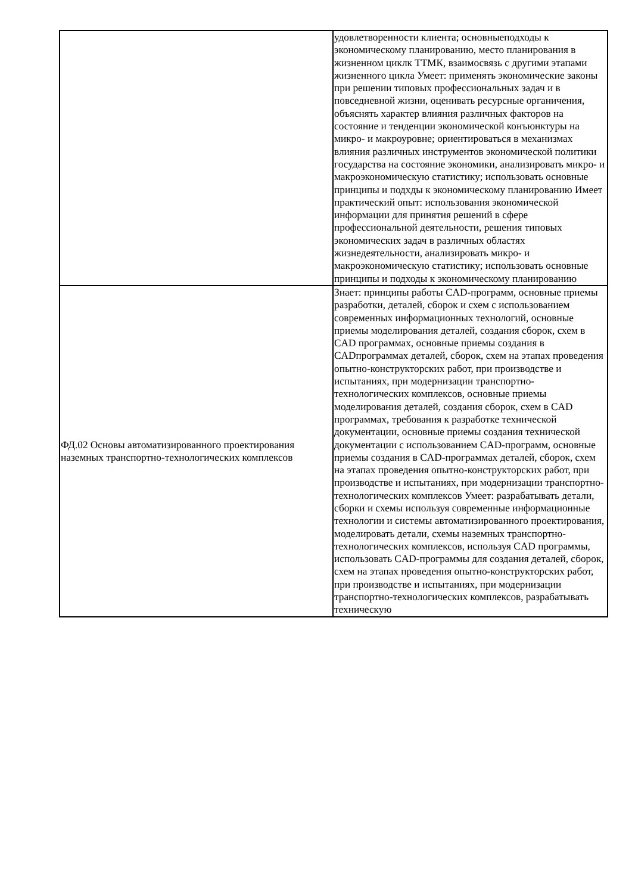| | удовлетворенности клиента; основныеподходы к экономическому планированию, место планирования в жизненном циклк ТТМК, взаимосвязь с другими этапами жизненного цикла Умеет: применять экономические законы при решении типовых профессиональных задач и в повседневной жизни, оценивать ресурсные органичения, объяснять характер влияния различных факторов на состояние и тенденции экономической конъюнктуры на микро- и макроуровне; ориентироваться в механизмах влияния различных инструментов экономической политики государства на состояние экономики, анализировать микро- и макроэкономическую статистику; использовать основные принципы и подхды к экономическому планированию Имеет практический опыт: использования экономической информации для принятия решений в сфере профессиональной деятельности, решения типовых экономических задач в различных областях жизнедеятельности, анализировать микро- и макроэкономическую статистику; использовать основные принципы и подходы к экономическому планированию |
| ФД.02 Основы автоматизированного проектирования наземных транспортно-технологических комплексов | Знает: принципы работы CAD-программ, основные приемы разработки, деталей, сборок и схем с использованием современных информационных технологий, основные приемы моделирования деталей, создания сборок, схем в CAD программах, основные приемы создания в CADпрограммах деталей, сборок, схем на этапах проведения опытно-конструкторских работ, при производстве и испытаниях, при модернизации транспортно-технологических комплексов, основные приемы моделирования деталей, создания сборок, схем в CAD программах, требования к разработке технической документации, основные приемы создания технической документации с использованием CAD-программ, основные приемы создания в CAD-программах деталей, сборок, схем на этапах проведения опытно-конструкторских работ, при производстве и испытаниях, при модернизации транспортно-технологических комплексов Умеет: разрабатывать детали, сборки и схемы используя современные информационные технологии и системы автоматизированного проектирования, моделировать детали, схемы наземных транспортно-технологических комплексов, используя CAD программы, использовать CAD-программы для создания деталей, сборок, схем на этапах проведения опытно-конструкторских работ, при производстве и испытаниях, при модернизации транспортно-технологических комплексов, разрабатывать техническую |